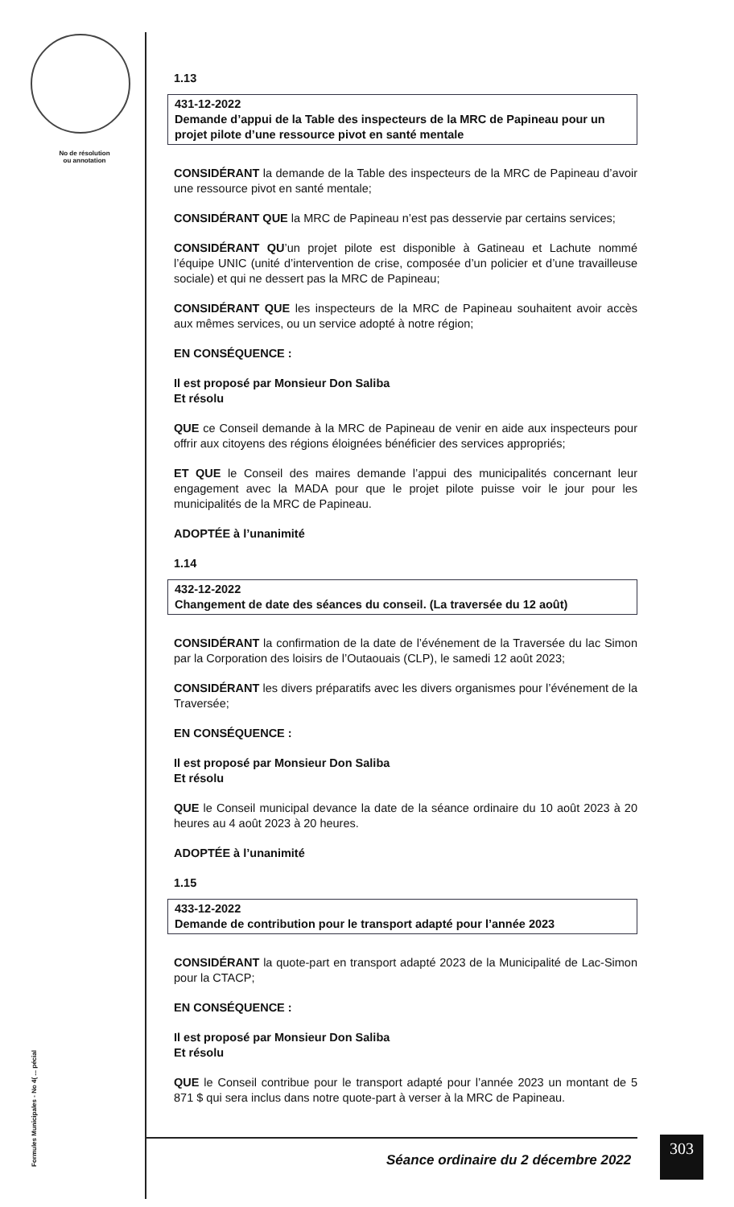No de résolution
ou annotation
Formules Municipales - No 4( ... pécial
1.13
431-12-2022
Demande d’appui de la Table des inspecteurs de la MRC de Papineau pour un projet pilote d’une ressource pivot en santé mentale
CONSIDÉRANT la demande de la Table des inspecteurs de la MRC de Papineau d’avoir une ressource pivot en santé mentale;
CONSIDÉRANT QUE la MRC de Papineau n’est pas desservie par certains services;
CONSIDÉRANT QU’un projet pilote est disponible à Gatineau et Lachute nommé l’équipe UNIC (unité d’intervention de crise, composée d’un policier et d’une travailleuse sociale) et qui ne dessert pas la MRC de Papineau;
CONSIDÉRANT QUE les inspecteurs de la MRC de Papineau souhaitent avoir accès aux mêmes services, ou un service adopté à notre région;
EN CONSÉQUENCE :
Il est proposé par Monsieur Don Saliba
Et résolu
QUE ce Conseil demande à la MRC de Papineau de venir en aide aux inspecteurs pour offrir aux citoyens des régions éloignées bénéficier des services appropriés;
ET QUE le Conseil des maires demande l’appui des municipalités concernant leur engagement avec la MADA pour que le projet pilote puisse voir le jour pour les municipalités de la MRC de Papineau.
ADOPTÉE à l’unanimité
1.14
432-12-2022
Changement de date des séances du conseil. (La traversée du 12 août)
CONSIDÉRANT la confirmation de la date de l’événement de la Traversée du lac Simon par la Corporation des loisirs de l’Outaouais (CLP), le samedi 12 août 2023;
CONSIDÉRANT les divers préparatifs avec les divers organismes pour l’événement de la Traversée;
EN CONSÉQUENCE :
Il est proposé par Monsieur Don Saliba
Et résolu
QUE le Conseil municipal devance la date de la séance ordinaire du 10 août 2023 à 20 heures au 4 août 2023 à 20 heures.
ADOPTÉE à l’unanimité
1.15
433-12-2022
Demande de contribution pour le transport adapté pour l’année 2023
CONSIDÉRANT la quote-part en transport adapté 2023 de la Municipalité de Lac-Simon pour la CTACP;
EN CONSÉQUENCE :
Il est proposé par Monsieur Don Saliba
Et résolu
QUE le Conseil contribue pour le transport adapté pour l’année 2023 un montant de 5 871 $ qui sera inclus dans notre quote-part à verser à la MRC de Papineau.
Séance ordinaire du 2 décembre 2022
303